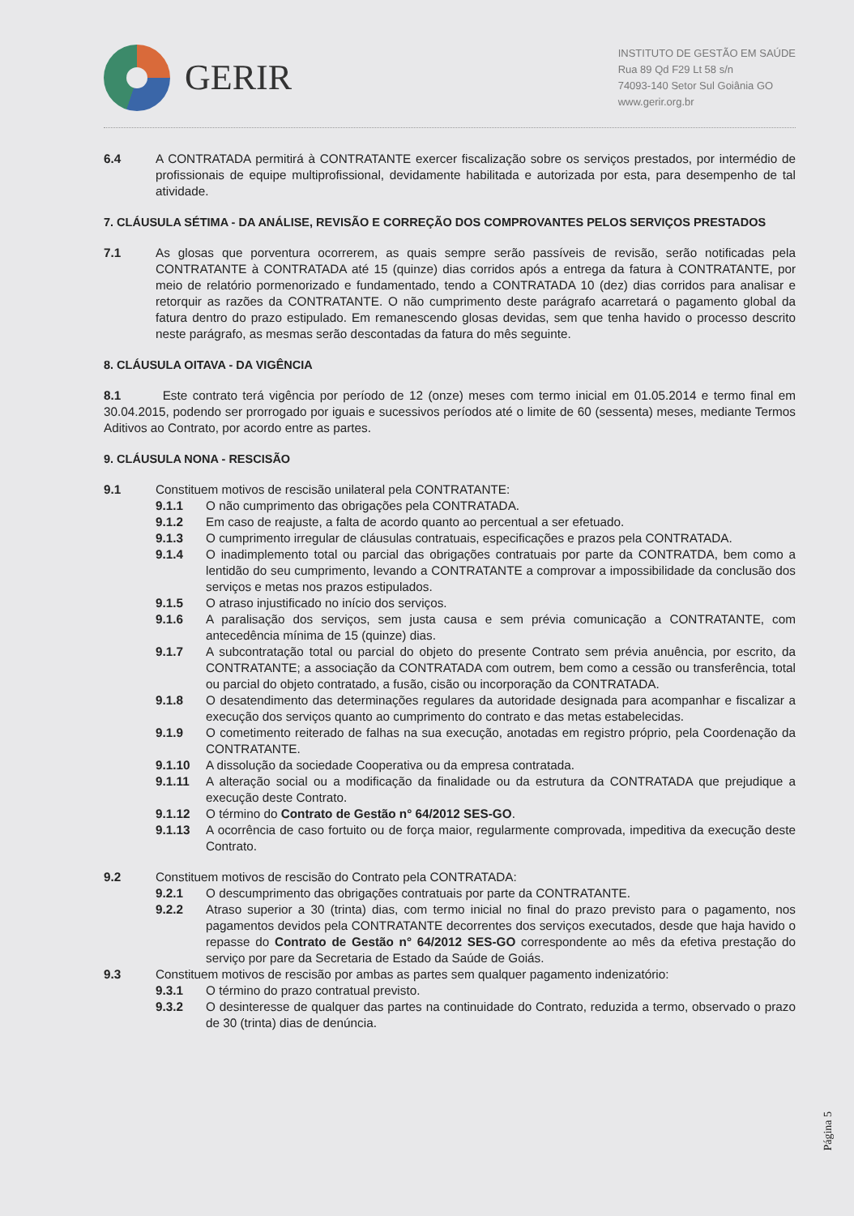GERIR
INSTITUTO DE GESTÃO EM SAÚDE
Rua 89 Qd F29 Lt 58 s/n
74093-140 Setor Sul Goiânia GO
www.gerir.org.br
6.4 A CONTRATADA permitirá à CONTRATANTE exercer fiscalização sobre os serviços prestados, por intermédio de profissionais de equipe multiprofissional, devidamente habilitada e autorizada por esta, para desempenho de tal atividade.
7. CLÁUSULA SÉTIMA - DA ANÁLISE, REVISÃO E CORREÇÃO DOS COMPROVANTES PELOS SERVIÇOS PRESTADOS
7.1 As glosas que porventura ocorrerem, as quais sempre serão passíveis de revisão, serão notificadas pela CONTRATANTE à CONTRATADA até 15 (quinze) dias corridos após a entrega da fatura à CONTRATANTE, por meio de relatório pormenorizado e fundamentado, tendo a CONTRATADA 10 (dez) dias corridos para analisar e retorquir as razões da CONTRATANTE. O não cumprimento deste parágrafo acarretará o pagamento global da fatura dentro do prazo estipulado. Em remanescendo glosas devidas, sem que tenha havido o processo descrito neste parágrafo, as mesmas serão descontadas da fatura do mês seguinte.
8. CLÁUSULA OITAVA - DA VIGÊNCIA
8.1 Este contrato terá vigência por período de 12 (onze) meses com termo inicial em 01.05.2014 e termo final em 30.04.2015, podendo ser prorrogado por iguais e sucessivos períodos até o limite de 60 (sessenta) meses, mediante Termos Aditivos ao Contrato, por acordo entre as partes.
9. CLÁUSULA NONA - RESCISÃO
9.1 Constituem motivos de rescisão unilateral pela CONTRATANTE:
9.1.1 O não cumprimento das obrigações pela CONTRATADA.
9.1.2 Em caso de reajuste, a falta de acordo quanto ao percentual a ser efetuado.
9.1.3 O cumprimento irregular de cláusulas contratuais, especificações e prazos pela CONTRATADA.
9.1.4 O inadimplemento total ou parcial das obrigações contratuais por parte da CONTRATDA, bem como a lentidão do seu cumprimento, levando a CONTRATANTE a comprovar a impossibilidade da conclusão dos serviços e metas nos prazos estipulados.
9.1.5 O atraso injustificado no início dos serviços.
9.1.6 A paralisação dos serviços, sem justa causa e sem prévia comunicação a CONTRATANTE, com antecedência mínima de 15 (quinze) dias.
9.1.7 A subcontratação total ou parcial do objeto do presente Contrato sem prévia anuência, por escrito, da CONTRATANTE; a associação da CONTRATADA com outrem, bem como a cessão ou transferência, total ou parcial do objeto contratado, a fusão, cisão ou incorporação da CONTRATADA.
9.1.8 O desatendimento das determinações regulares da autoridade designada para acompanhar e fiscalizar a execução dos serviços quanto ao cumprimento do contrato e das metas estabelecidas.
9.1.9 O cometimento reiterado de falhas na sua execução, anotadas em registro próprio, pela Coordenação da CONTRATANTE.
9.1.10 A dissolução da sociedade Cooperativa ou da empresa contratada.
9.1.11 A alteração social ou a modificação da finalidade ou da estrutura da CONTRATADA que prejudique a execução deste Contrato.
9.1.12 O término do Contrato de Gestão n° 64/2012 SES-GO.
9.1.13 A ocorrência de caso fortuito ou de força maior, regularmente comprovada, impeditiva da execução deste Contrato.
9.2 Constituem motivos de rescisão do Contrato pela CONTRATADA:
9.2.1 O descumprimento das obrigações contratuais por parte da CONTRATANTE.
9.2.2 Atraso superior a 30 (trinta) dias, com termo inicial no final do prazo previsto para o pagamento, nos pagamentos devidos pela CONTRATANTE decorrentes dos serviços executados, desde que haja havido o repasse do Contrato de Gestão n° 64/2012 SES-GO correspondente ao mês da efetiva prestação do serviço por pare da Secretaria de Estado da Saúde de Goiás.
9.3 Constituem motivos de rescisão por ambas as partes sem qualquer pagamento indenizatório:
9.3.1 O término do prazo contratual previsto.
9.3.2 O desinteresse de qualquer das partes na continuidade do Contrato, reduzida a termo, observado o prazo de 30 (trinta) dias de denúncia.
Página 5